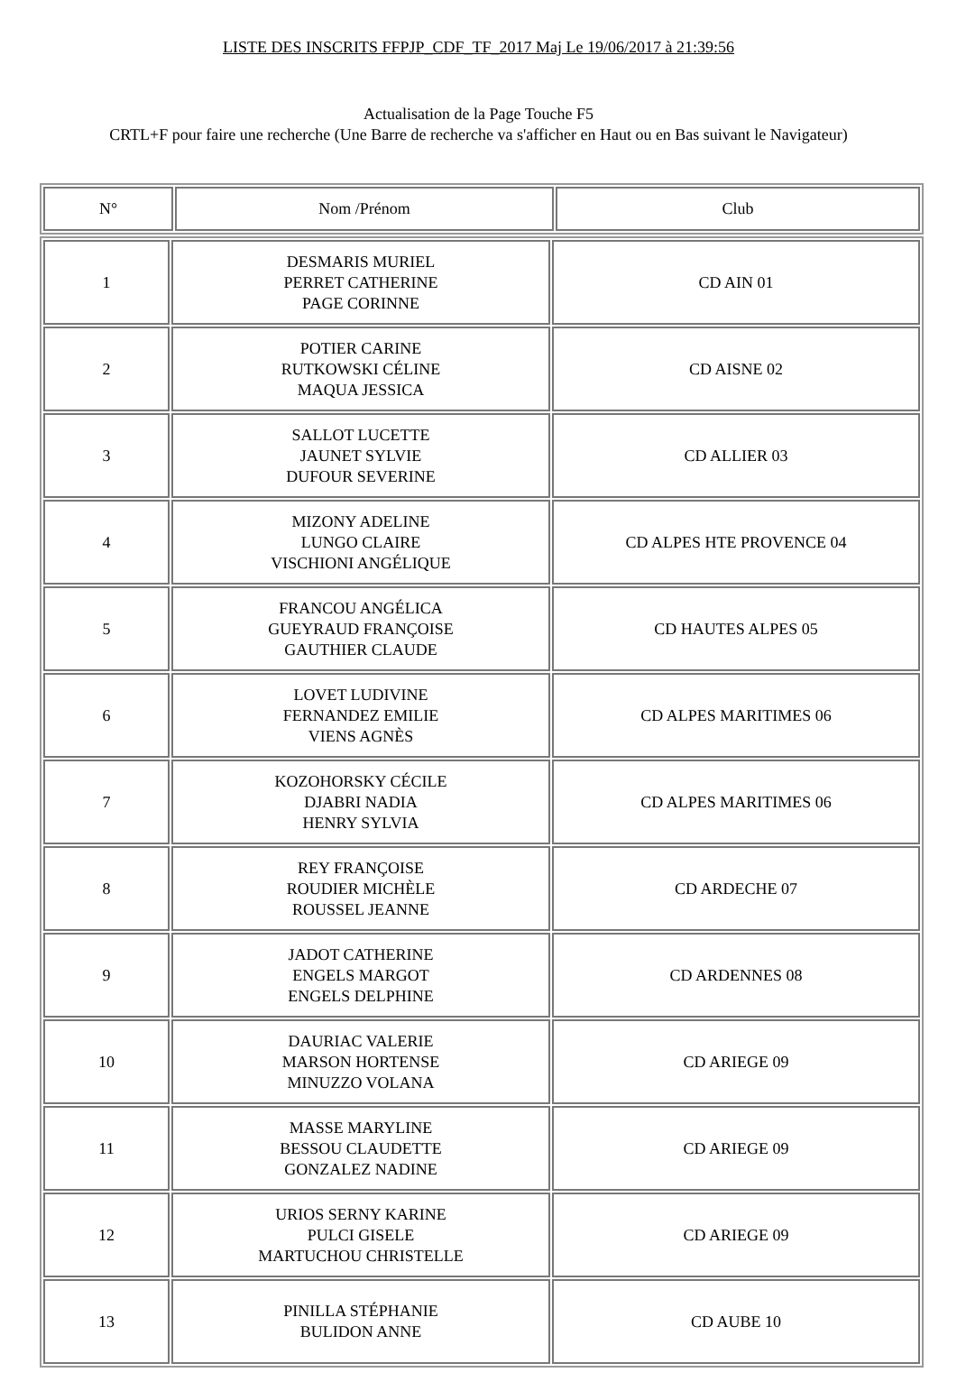LISTE DES INSCRITS FFPJP_CDF_TF_2017 Maj Le 19/06/2017 à 21:39:56
Actualisation de la Page Touche F5
CRTL+F pour faire une recherche (Une Barre de recherche va s'afficher en Haut ou en Bas suivant le Navigateur)
| N° | Nom /Prénom | Club |
| --- | --- | --- |
| 1 | DESMARIS MURIEL PERRET CATHERINE PAGE CORINNE | CD AIN 01 |
| 2 | POTIER CARINE RUTKOWSKI CÉLINE MAQUA JESSICA | CD AISNE 02 |
| 3 | SALLOT LUCETTE JAUNET SYLVIE DUFOUR SEVERINE | CD ALLIER 03 |
| 4 | MIZONY ADELINE LUNGO CLAIRE VISCHIONI ANGÉLIQUE | CD ALPES HTE PROVENCE 04 |
| 5 | FRANCOU ANGÉLICA GUEYRAUD FRANÇOISE GAUTHIER CLAUDE | CD HAUTES ALPES 05 |
| 6 | LOVET LUDIVINE FERNANDEZ EMILIE VIENS AGNÈS | CD ALPES MARITIMES 06 |
| 7 | KOZOHORSKY CÉCILE DJABRI NADIA HENRY SYLVIA | CD ALPES MARITIMES 06 |
| 8 | REY FRANÇOISE ROUDIER MICHÈLE ROUSSEL JEANNE | CD ARDECHE 07 |
| 9 | JADOT CATHERINE ENGELS MARGOT ENGELS DELPHINE | CD ARDENNES 08 |
| 10 | DAURIAC VALERIE MARSON HORTENSE MINUZZO VOLANA | CD ARIEGE 09 |
| 11 | MASSE MARYLINE BESSOU CLAUDETTE GONZALEZ NADINE | CD ARIEGE 09 |
| 12 | URIOS SERNY KARINE PULCI GISELE MARTUCHOU CHRISTELLE | CD ARIEGE 09 |
| 13 | PINILLA STÉPHANIE BULIDON ANNE | CD AUBE 10 |